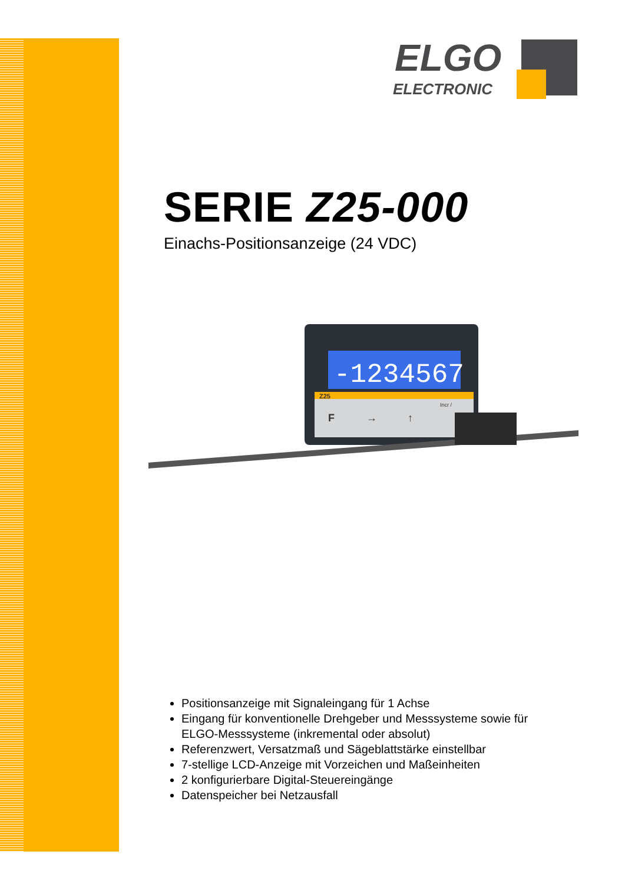ELGO
ELECTRONIC
SERIE Z25-000
Einachs-Positionsanzeige (24 VDC)
-1234567
Z25
F
→
↑
Incr /
Positionsanzeige mit Signaleingang für 1 Achse
Eingang für konventionelle Drehgeber und Messsysteme sowie für ELGO-Messsysteme (inkremental oder absolut)
Referenzwert, Versatzmaß und Sägeblattstärke einstellbar
7-stellige LCD-Anzeige mit Vorzeichen und Maßeinheiten
2 konfigurierbare Digital-Steuereingänge
Datenspeicher bei Netzausfall